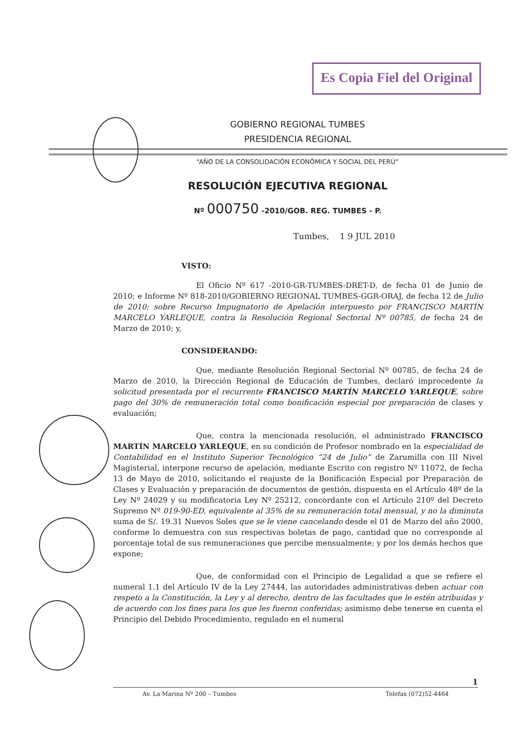Es Copia Fiel del Original
GOBIERNO REGIONAL TUMBES
PRESIDENCIA REGIONAL
“AÑO DE LA CONSOLIDACIÓN ECONÓMICA Y SOCIAL DEL PERÚ”
RESOLUCIÓN EJECUTIVA REGIONAL
Nº 000750 -2010/GOB. REG. TUMBES - P.
Tumbes, 1 9 JUL 2010
VISTO:
El Oficio Nº 617 -2010-GR-TUMBES-DRET-D, de fecha 01 de Junio de 2010; e Informe Nº 818-2010/GOBIERNO REGIONAL TUMBES-GGR-ORAJ, de fecha 12 de Julio de 2010; sobre Recurso Impugnatorio de Apelación interpuesto por FRANCISCO MARTÍN MARCELO YARLEQUE, contra la Resolución Regional Sectorial Nº 00785, de fecha 24 de Marzo de 2010; y,
CONSIDERANDO:
Que, mediante Resolución Regional Sectorial Nº 00785, de fecha 24 de Marzo de 2010, la Dirección Regional de Educación de Tumbes, declaró improcedente la solicitud presentada por el recurrente FRANCISCO MARTÍN MARCELO YARLEQUE, sobre pago del 30% de remuneración total como bonificación especial por preparación de clases y evaluación;
Que, contra la mencionada resolución, el administrado FRANCISCO MARTÍN MARCELO YARLEQUE, en su condición de Profesor nombrado en la especialidad de Contabilidad en el Instituto Superior Tecnológico “24 de Julio” de Zarumilla con III Nivel Magisterial, interpone recurso de apelación, mediante Escrito con registro Nº 11072, de fecha 13 de Mayo de 2010, solicitando el reajuste de la Bonificación Especial por Preparación de Clases y Evaluación y preparación de documentos de gestión, dispuesta en el Artículo 48º de la Ley Nº 24029 y su modificatoria Ley Nº 25212, concordante con el Artículo 210º del Decreto Supremo Nº 019-90-ED, equivalente al 35% de su remuneración total mensual, y no la diminuta suma de S/. 19.31 Nuevos Soles que se le viene cancelando desde el 01 de Marzo del año 2000, conforme lo demuestra con sus respectivas boletas de pago, cantidad que no corresponde al porcentaje total de sus remuneraciones que percibe mensualmente; y por los demás hechos que expone;
Que, de conformidad con el Principio de Legalidad a que se refiere el numeral 1.1 del Artículo IV de la Ley 27444, las autoridades administrativas deben actuar con respeto a la Constitución, la Ley y al derecho, dentro de las facultades que le estén atribuidas y de acuerdo con los fines para los que les fueron conferidas; asimismo debe tenerse en cuenta el Principio del Debido Procedimiento, regulado en el numeral
1
Av. La Marina Nº 200 – Tumbes Telefax (072)52-4464